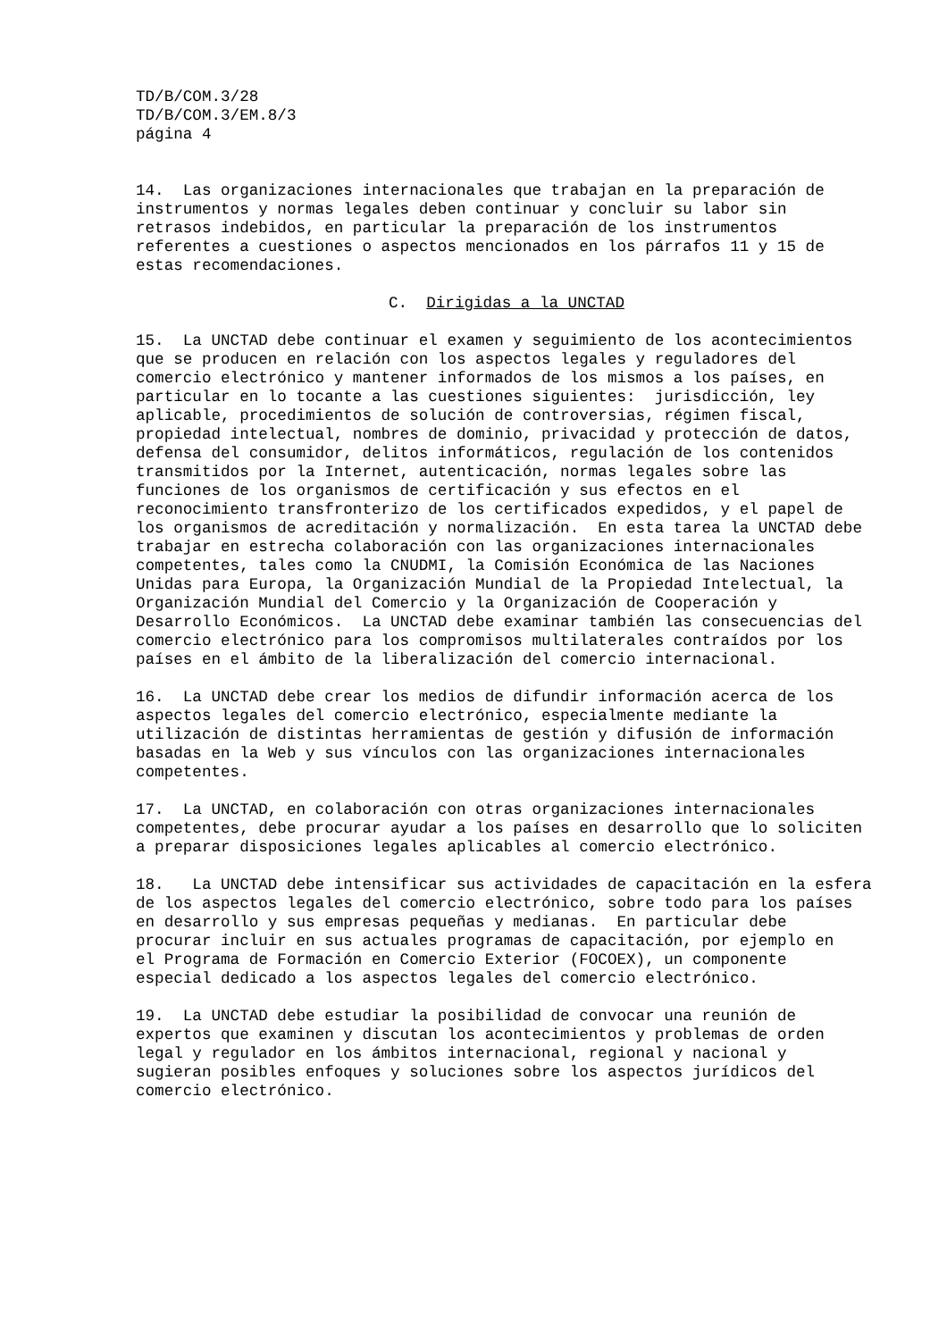TD/B/COM.3/28 TD/B/COM.3/EM.8/3 página 4
14. Las organizaciones internacionales que trabajan en la preparación de instrumentos y normas legales deben continuar y concluir su labor sin retrasos indebidos, en particular la preparación de los instrumentos referentes a cuestiones o aspectos mencionados en los párrafos 11 y 15 de estas recomendaciones.
C. Dirigidas a la UNCTAD
15. La UNCTAD debe continuar el examen y seguimiento de los acontecimientos que se producen en relación con los aspectos legales y reguladores del comercio electrónico y mantener informados de los mismos a los países, en particular en lo tocante a las cuestiones siguientes: jurisdicción, ley aplicable, procedimientos de solución de controversias, régimen fiscal, propiedad intelectual, nombres de dominio, privacidad y protección de datos, defensa del consumidor, delitos informáticos, regulación de los contenidos transmitidos por la Internet, autenticación, normas legales sobre las funciones de los organismos de certificación y sus efectos en el reconocimiento transfronterizo de los certificados expedidos, y el papel de los organismos de acreditación y normalización. En esta tarea la UNCTAD debe trabajar en estrecha colaboración con las organizaciones internacionales competentes, tales como la CNUDMI, la Comisión Económica de las Naciones Unidas para Europa, la Organización Mundial de la Propiedad Intelectual, la Organización Mundial del Comercio y la Organización de Cooperación y Desarrollo Económicos. La UNCTAD debe examinar también las consecuencias del comercio electrónico para los compromisos multilaterales contraídos por los países en el ámbito de la liberalización del comercio internacional.
16. La UNCTAD debe crear los medios de difundir información acerca de los aspectos legales del comercio electrónico, especialmente mediante la utilización de distintas herramientas de gestión y difusión de información basadas en la Web y sus vínculos con las organizaciones internacionales competentes.
17. La UNCTAD, en colaboración con otras organizaciones internacionales competentes, debe procurar ayudar a los países en desarrollo que lo soliciten a preparar disposiciones legales aplicables al comercio electrónico.
18. La UNCTAD debe intensificar sus actividades de capacitación en la esfera de los aspectos legales del comercio electrónico, sobre todo para los países en desarrollo y sus empresas pequeñas y medianas. En particular debe procurar incluir en sus actuales programas de capacitación, por ejemplo en el Programa de Formación en Comercio Exterior (FOCOEX), un componente especial dedicado a los aspectos legales del comercio electrónico.
19. La UNCTAD debe estudiar la posibilidad de convocar una reunión de expertos que examinen y discutan los acontecimientos y problemas de orden legal y regulador en los ámbitos internacional, regional y nacional y sugieran posibles enfoques y soluciones sobre los aspectos jurídicos del comercio electrónico.